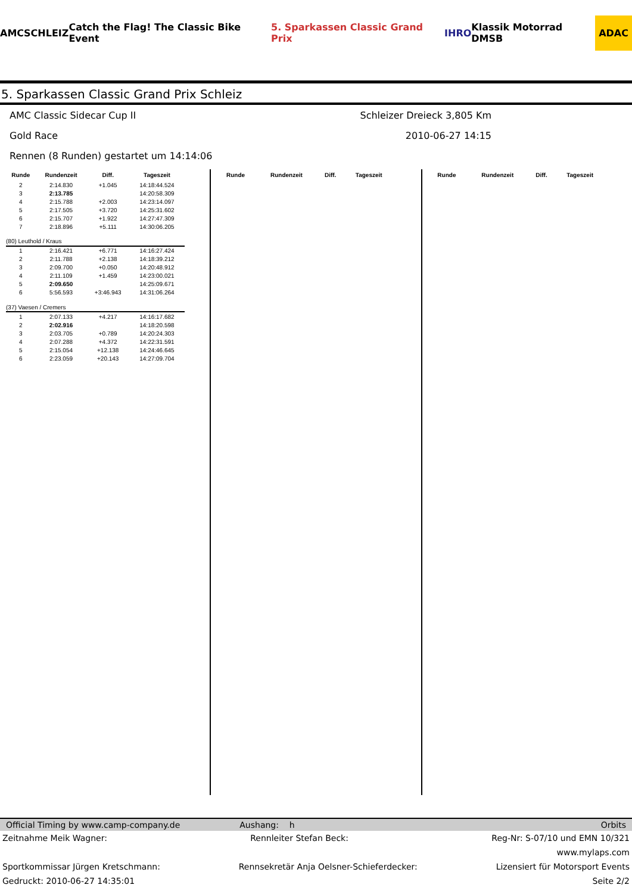AMC SCHLEIZ Catch the Flag! The Classic Bike Event 5. Sparkassen Classic Grand Prix IHRO Klassik Motorrad DMSB ADAC
5. Sparkassen Classic Grand Prix Schleiz
AMC Classic Sidecar Cup II Schleizer Dreieck 3,805 Km
Gold Race 2010-06-27 14:15
Rennen (8 Runden) gestartet um 14:14:06
| Runde | Rundenzeit | Diff. | Tageszeit |
| --- | --- | --- | --- |
| 2 | 2:14.830 | +1.045 | 14:18:44.524 |
| 3 | 2:13.785 | | 14:20:58.309 |
| 4 | 2:15.788 | +2.003 | 14:23:14.097 |
| 5 | 2:17.505 | +3.720 | 14:25:31.602 |
| 6 | 2:15.707 | +1.922 | 14:27:47.309 |
| 7 | 2:18.896 | +5.111 | 14:30:06.205 |
| (80) Leuthold / Kraus | | | |
| 1 | 2:16.421 | +6.771 | 14:16:27.424 |
| 2 | 2:11.788 | +2.138 | 14:18:39.212 |
| 3 | 2:09.700 | +0.050 | 14:20:48.912 |
| 4 | 2:11.109 | +1.459 | 14:23:00.021 |
| 5 | 2:09.650 | | 14:25:09.671 |
| 6 | 5:56.593 | +3:46.943 | 14:31:06.264 |
| (37) Vaesen / Cremers | | | |
| 1 | 2:07.133 | +4.217 | 14:16:17.682 |
| 2 | 2:02.916 | | 14:18:20.598 |
| 3 | 2:03.705 | +0.789 | 14:20:24.303 |
| 4 | 2:07.288 | +4.372 | 14:22:31.591 |
| 5 | 2:15.054 | +12.138 | 14:24:46.645 |
| 6 | 2:23.059 | +20.143 | 14:27:09.704 |
| Runde | Rundenzeit | Diff. | Tageszeit |
| --- | --- | --- | --- |
| Runde | Rundenzeit | Diff. | Tageszeit |
| --- | --- | --- | --- |
Official Timing by www.camp-company.de Aushang: h Orbits
Zeitnahme Meik Wagner: Rennleiter Stefan Beck: Reg-Nr: S-07/10 und EMN 10/321
www.mylaps.com
Sportkommissar Jürgen Kretschmann: Rennsekretär Anja Oelsner-Schieferdecker: Lizensiert für Motorsport Events
Gedruckt: 2010-06-27 14:35:01 Seite 2/2